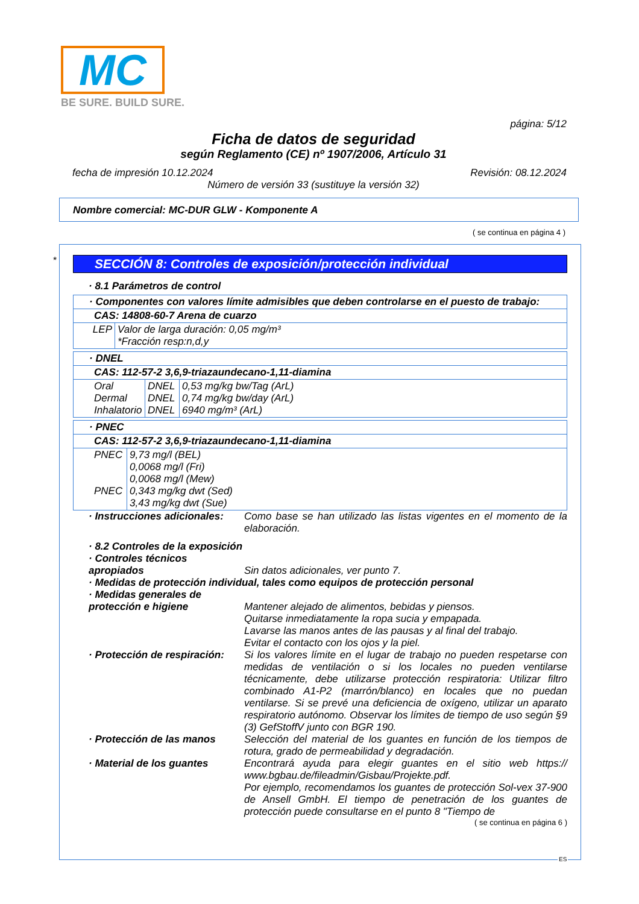MC
BE SURE. BUILD SURE.
página: 5/12
Ficha de datos de seguridad
según Reglamento (CE) nº 1907/2006, Artículo 31
fecha de impresión 10.12.2024 Revisión: 08.12.2024
Número de versión 33 (sustituye la versión 32)
Nombre comercial: MC-DUR GLW - Komponente A
( se continua en página 4 )
*
SECCIÓN 8: Controles de exposición/protección individual
· 8.1 Parámetros de control
| · Componentes con valores límite admisibles que deben controlarse en el puesto de trabajo: | |
| CAS: 14808-60-7 Arena de cuarzo | |
| LEP | Valor de larga duración: 0,05 mg/m³ *Fracción resp:n,d,y |
| · DNEL | | |
| CAS: 112-57-2 3,6,9-triazaundecano-1,11-diamina | | |
| Oral Dermal Inhalatorio | DNEL DNEL DNEL | 0,53 mg/kg bw/Tag (ArL) 0,74 mg/kg bw/day (ArL) 6940 mg/m³ (ArL) |
| · PNEC | |
| CAS: 112-57-2 3,6,9-triazaundecano-1,11-diamina | |
| PNEC PNEC | 9,73 mg/l (BEL) 0,0068 mg/l (Fri) 0,0068 mg/l (Mew) 0,343 mg/kg dwt (Sed) 3,43 mg/kg dwt (Sue) |
· Instrucciones adicionales:
Como base se han utilizado las listas vigentes en el momento de la elaboración.
· 8.2 Controles de la exposición
· Controles técnicos apropiados
Sin datos adicionales, ver punto 7.
· Medidas de protección individual, tales como equipos de protección personal
· Medidas generales de protección e higiene
Mantener alejado de alimentos, bebidas y piensos.
Quitarse inmediatamente la ropa sucia y empapada.
Lavarse las manos antes de las pausas y al final del trabajo.
Evitar el contacto con los ojos y la piel.
· Protección de respiración:
Si los valores límite en el lugar de trabajo no pueden respetarse con medidas de ventilación o si los locales no pueden ventilarse técnicamente, debe utilizarse protección respiratoria: Utilizar filtro combinado A1-P2 (marrón/blanco) en locales que no puedan ventilarse. Si se prevé una deficiencia de oxígeno, utilizar un aparato respiratorio autónomo. Observar los límites de tiempo de uso según §9 (3) GefStoffV junto con BGR 190.
· Protección de las manos Selección del material de los guantes en función de los tiempos de rotura, grado de permeabilidad y degradación.
· Material de los guantes Encontrará ayuda para elegir guantes en el sitio web https:// www.bgbau.de/fileadmin/Gisbau/Projekte.pdf.
Por ejemplo, recomendamos los guantes de protección Sol-vex 37-900 de Ansell GmbH. El tiempo de penetración de los guantes de protección puede consultarse en el punto 8 "Tiempo de
( se continua en página 6 )
ES